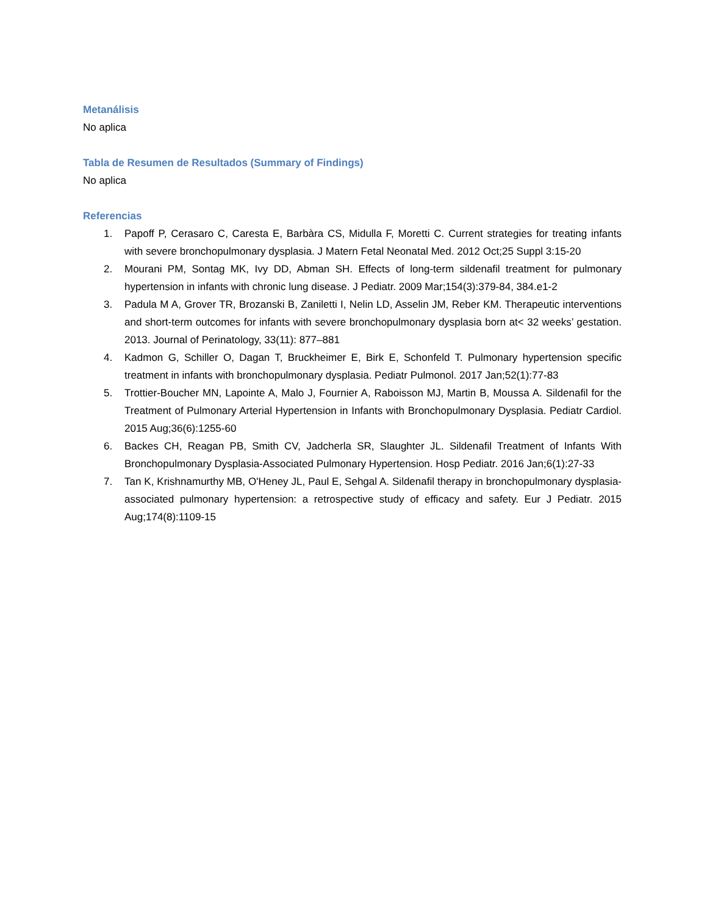Metanálisis
No aplica
Tabla de Resumen de Resultados (Summary of Findings)
No aplica
Referencias
1. Papoff P, Cerasaro C, Caresta E, Barbàra CS, Midulla F, Moretti C. Current strategies for treating infants with severe bronchopulmonary dysplasia. J Matern Fetal Neonatal Med. 2012 Oct;25 Suppl 3:15-20
2. Mourani PM, Sontag MK, Ivy DD, Abman SH. Effects of long-term sildenafil treatment for pulmonary hypertension in infants with chronic lung disease. J Pediatr. 2009 Mar;154(3):379-84, 384.e1-2
3. Padula M A, Grover TR, Brozanski B, Zaniletti I, Nelin LD, Asselin JM, Reber KM. Therapeutic interventions and short-term outcomes for infants with severe bronchopulmonary dysplasia born at< 32 weeks’ gestation. 2013. Journal of Perinatology, 33(11): 877–881
4. Kadmon G, Schiller O, Dagan T, Bruckheimer E, Birk E, Schonfeld T. Pulmonary hypertension specific treatment in infants with bronchopulmonary dysplasia. Pediatr Pulmonol. 2017 Jan;52(1):77-83
5. Trottier-Boucher MN, Lapointe A, Malo J, Fournier A, Raboisson MJ, Martin B, Moussa A. Sildenafil for the Treatment of Pulmonary Arterial Hypertension in Infants with Bronchopulmonary Dysplasia. Pediatr Cardiol. 2015 Aug;36(6):1255-60
6. Backes CH, Reagan PB, Smith CV, Jadcherla SR, Slaughter JL. Sildenafil Treatment of Infants With Bronchopulmonary Dysplasia-Associated Pulmonary Hypertension. Hosp Pediatr. 2016 Jan;6(1):27-33
7. Tan K, Krishnamurthy MB, O'Heney JL, Paul E, Sehgal A. Sildenafil therapy in bronchopulmonary dysplasia-associated pulmonary hypertension: a retrospective study of efficacy and safety. Eur J Pediatr. 2015 Aug;174(8):1109-15